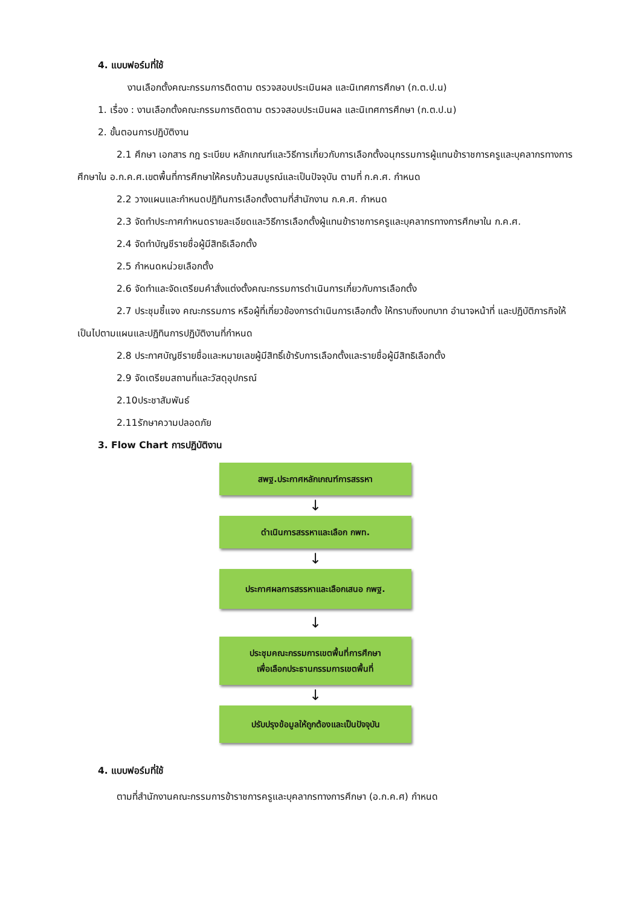4. แบบฟอร์มที่ใช้
งานเลือกตั้งคณะกรรมการติดตาม ตรวจสอบประเมินผล และนิเทศการศึกษา (ก.ต.ป.น)
1. เรื่อง : งานเลือกตั้งคณะกรรมการติดตาม ตรวจสอบประเมินผล และนิเทศการศึกษา (ก.ต.ป.น)
2. ขั้นตอนการปฏิบัติงาน
2.1 ศึกษา เอกสาร กฎ ระเบียบ หลักเกณฑ์และวิธีการเกี่ยวกับการเลือกตั้งอนุกรรมการผู้แทนข้าราชการครูและบุคลากรทางการศึกษาใน อ.ก.ค.ศ.เขตพื้นที่การศึกษาให้ครบถ้วนสมบูรณ์และเป็นปัจจุบัน ตามที่ ก.ค.ศ. กำหนด
2.2 วางแผนและกำหนดปฏิทินการเลือกตั้งตามที่สำนักงาน ก.ค.ศ. กำหนด
2.3 จัดทำประกาศกำหนดรายละเอียดและวิธีการเลือกตั้งผู้แทนข้าราชการครูและบุคลากรทางการศึกษาใน ก.ค.ศ.
2.4 จัดทำบัญชีรายชื่อผู้มีสิทธิเลือกตั้ง
2.5 กำหนดหน่วยเลือกตั้ง
2.6 จัดทำและจัดเตรียมคำสั่งแต่งตั้งคณะกรรมการดำเนินการเกี่ยวกับการเลือกตั้ง
2.7 ประชุมชี้แจง คณะกรรมการ หรือผู้ที่เกี่ยวข้องการดำเนินการเลือกตั้ง ให้ทราบถึงบทบาท อำนาจหน้าที่ และปฏิบัติภารกิจให้เป็นไปตามแผนและปฏิทินการปฏิบัติงานที่กำหนด
2.8 ประกาศบัญชีรายชื่อและหมายเลขผู้มีสิทธิ์เข้ารับการเลือกตั้งและรายชื่อผู้มีสิทธิเลือกตั้ง
2.9 จัดเตรียมสถานที่และวัสดุอุปกรณ์
2.10ประชาสัมพันธ์
2.11รักษาความปลอดภัย
3. Flow Chart การปฏิบัติงาน
สพฐ.ประกาศหลักเกณฑ์การสรรหา
↓
ดำเนินการสรรหาและเลือก กพท.
↓
ประกาศผลการสรรหาและเลือกเสนอ กพฐ.
↓
ประชุมคณะกรรมการเขตพื้นที่การศึกษา
เพื่อเลือกประธานกรรมการเขตพื้นที่
↓
ปรับปรุงข้อมูลให้ถูกต้องและเป็นปัจจุบัน
4. แบบฟอร์มที่ใช้
ตามที่สำนักงานคณะกรรมการข้าราชการครูและบุคลากรทางการศึกษา (อ.ก.ค.ศ) กำหนด